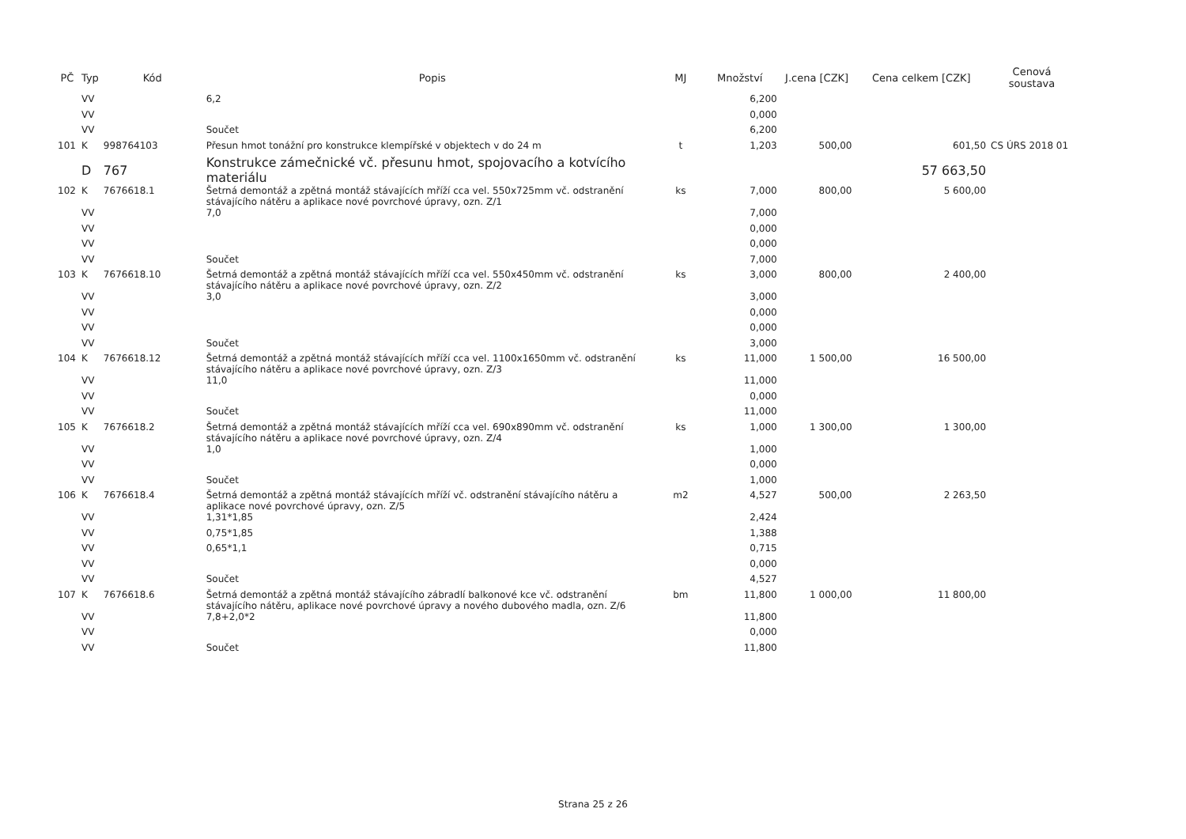| PČ | Typ | Kód | Popis | MJ | Množství | J.cena [CZK] | Cena celkem [CZK] | Cenová soustava |
| --- | --- | --- | --- | --- | --- | --- | --- | --- |
| | VV | | 6,2 | | 6,200 | | | |
| | VV | | | | 0,000 | | | |
| | VV | | Součet | | 6,200 | | | |
| 101 | K | 998764103 | Přesun hmot tonážní pro konstrukce klempířské v objektech v do 24 m | t | 1,203 | 500,00 | 601,50 | CS ÚRS 2018 01 |
| | D | 767 | Konstrukce zámečnické vč. přesunu hmot, spojovacího a kotvícího materiálu | | | | 57 663,50 | |
| 102 | K | 7676618.1 | Šetrná demontáž a zpětná montáž stávajících mříží cca vel. 550x725mm vč. odstranění stávajícího nátěru a aplikace nové povrchové úpravy, ozn. Z/1 | ks | 7,000 | 800,00 | 5 600,00 | |
| | VV | | 7,0 | | 7,000 | | | |
| | VV | | | | 0,000 | | | |
| | VV | | | | 0,000 | | | |
| | VV | | Součet | | 7,000 | | | |
| 103 | K | 7676618.10 | Šetrná demontáž a zpětná montáž stávajících mříží cca vel. 550x450mm vč. odstranění stávajícího nátěru a aplikace nové povrchové úpravy, ozn. Z/2 | ks | 3,000 | 800,00 | 2 400,00 | |
| | VV | | 3,0 | | 3,000 | | | |
| | VV | | | | 0,000 | | | |
| | VV | | | | 0,000 | | | |
| | VV | | Součet | | 3,000 | | | |
| 104 | K | 7676618.12 | Šetrná demontáž a zpětná montáž stávajících mříží cca vel. 1100x1650mm vč. odstranění stávajícího nátěru a aplikace nové povrchové úpravy, ozn. Z/3 | ks | 11,000 | 1 500,00 | 16 500,00 | |
| | VV | | 11,0 | | 11,000 | | | |
| | VV | | | | 0,000 | | | |
| | VV | | Součet | | 11,000 | | | |
| 105 | K | 7676618.2 | Šetrná demontáž a zpětná montáž stávajících mříží cca vel. 690x890mm vč. odstranění stávajícího nátěru a aplikace nové povrchové úpravy, ozn. Z/4 | ks | 1,000 | 1 300,00 | 1 300,00 | |
| | VV | | 1,0 | | 1,000 | | | |
| | VV | | | | 0,000 | | | |
| | VV | | Součet | | 1,000 | | | |
| 106 | K | 7676618.4 | Šetrná demontáž a zpětná montáž stávajících mříží vč. odstranění stávajícího nátěru a aplikace nové povrchové úpravy, ozn. Z/5 | m2 | 4,527 | 500,00 | 2 263,50 | |
| | VV | | 1,31*1,85 | | 2,424 | | | |
| | VV | | 0,75*1,85 | | 1,388 | | | |
| | VV | | 0,65*1,1 | | 0,715 | | | |
| | VV | | | | 0,000 | | | |
| | VV | | Součet | | 4,527 | | | |
| 107 | K | 7676618.6 | Šetrná demontáž a zpětná montáž stávajícího zábradlí balkonové kce vč. odstranění stávajícího nátěru, aplikace nové povrchové úpravy a nového dubového madla, ozn. Z/6 | bm | 11,800 | 1 000,00 | 11 800,00 | |
| | VV | | 7,8+2,0*2 | | 11,800 | | | |
| | VV | | | | 0,000 | | | |
| | VV | | Součet | | 11,800 | | | |
Strana 25 z 26